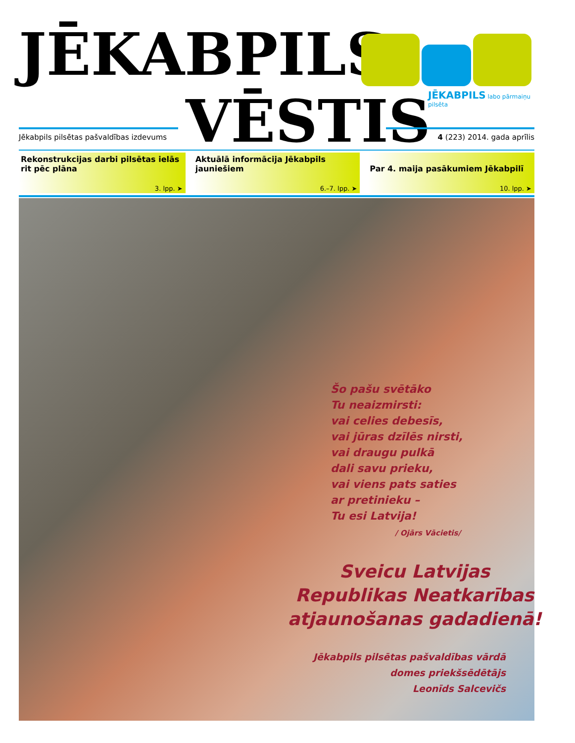JĒKABPILS JĒKABPILS labo pārmaiņu pilsēta
VĒSTIS
Jēkabpils pilsētas pašvaldības izdevums
4 (223) 2014. gada aprīlis
Rekonstrukcijas darbi pilsētas ielās rit pēc plāna
3. lpp. ➤
Aktuālā informācija Jēkabpils jauniešiem
6.–7. lpp. ➤
Par 4. maija pasākumiem Jēkabpilī
10. lpp. ➤
Šo pašu svētāko
Tu neaizmirsti:
vai celies debesīs,
vai jūras dzīlēs nirsti,
vai draugu pulkā
dali savu prieku,
vai viens pats saties
ar pretinieku –
Tu esi Latvija!
/ Ojārs Vācietis/
Sveicu Latvijas Republikas Neatkarības atjaunošanas gadadienā!
Jēkabpils pilsētas pašvaldības vārdā
domes priekšsēdētājs
Leonīds Salcevičs